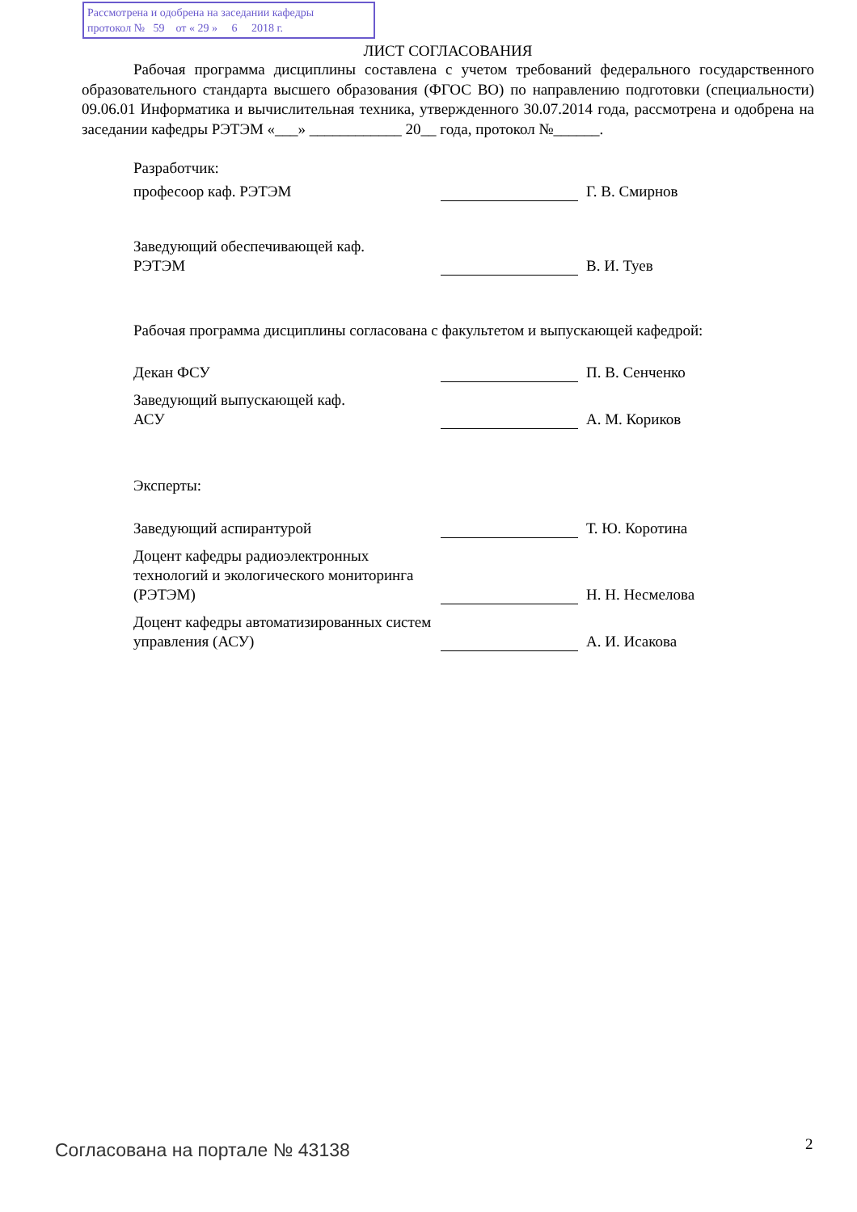Рассмотрена и одобрена на заседании кафедры
протокол № 59 от « 29 » 6 2018 г.
ЛИСТ СОГЛАСОВАНИЯ
Рабочая программа дисциплины составлена с учетом требований федерального государственного образовательного стандарта высшего образования (ФГОС ВО) по направлению подготовки (специальности) 09.06.01 Информатика и вычислительная техника, утвержденного 30.07.2014 года, рассмотрена и одобрена на заседании кафедры РЭТЭМ «___» ____________ 20__ года, протокол №______.
Разработчик:
професоор каф. РЭТЭМ
Г. В. Смирнов
Заведующий обеспечивающей каф.
РЭТЭМ
В. И. Туев
Рабочая программа дисциплины согласована с факультетом и выпускающей кафедрой:
Декан ФСУ
П. В. Сенченко
Заведующий выпускающей каф.
АСУ
А. М. Кориков
Эксперты:
Заведующий аспирантурой
Т. Ю. Коротина
Доцент кафедры радиоэлектронных технологий и экологического мониторинга (РЭТЭМ)
Н. Н. Несмелова
Доцент кафедры автоматизированных систем управления (АСУ)
А. И. Исакова
Согласована на портале № 43138 2